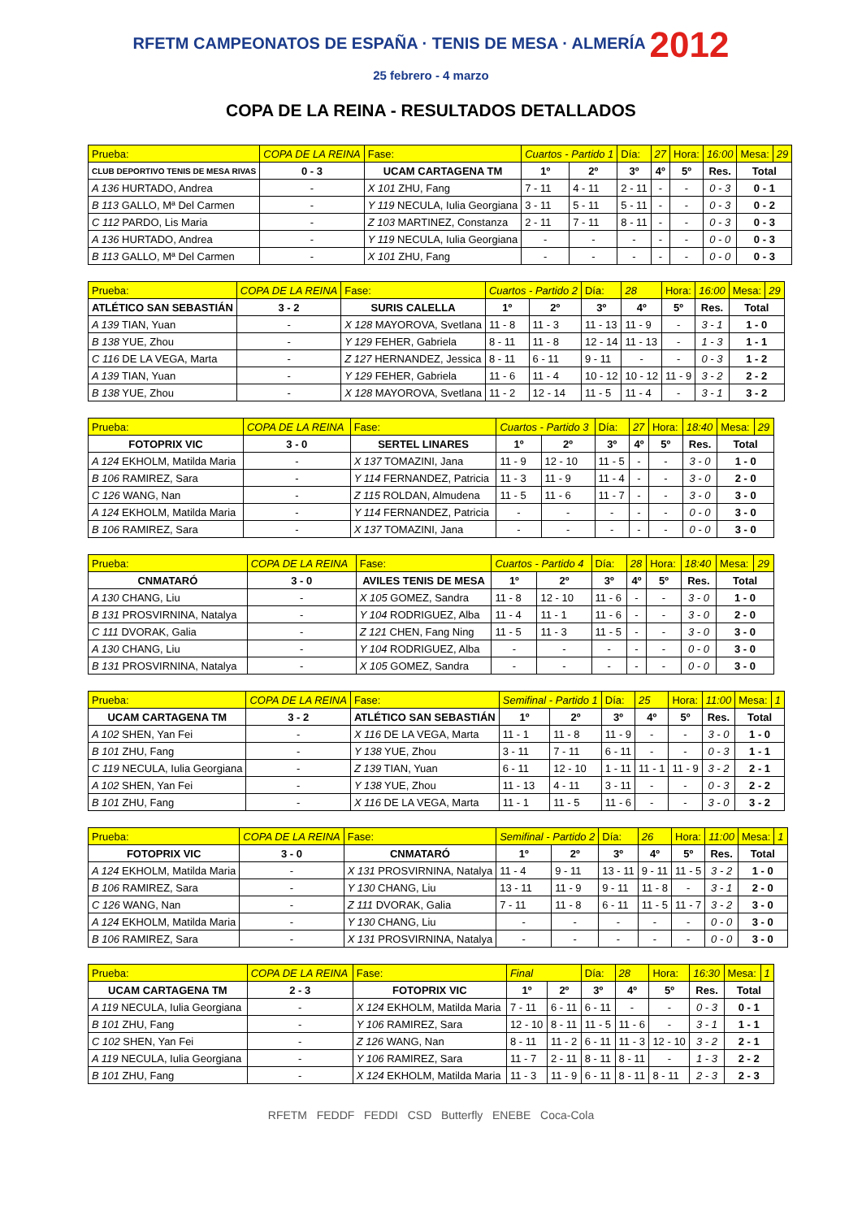RFETM CAMPEONATOS DE ESPAÑA · TENIS DE MESA · ALMERÍA 2012
25 febrero - 4 marzo
COPA DE LA REINA - RESULTADOS DETALLADOS
| Prueba: | COPA DE LA REINA | | Fase: | Cuartos - Partido 1 | | Día: | 27 | Hora: | 16:00 | Mesa: | 29 |
| CLUB DEPORTIVO TENIS DE MESA RIVAS | 0 - 3 | UCAM CARTAGENA TM | | 1º | 2º | 3º | 4º | 5º | Res. | Total | |
| A 136 HURTADO, Andrea | - | X 101 ZHU, Fang | | 7 - 11 | 4 - 11 | 2 - 11 | - | - | 0 - 3 | 0 - 1 | |
| B 113 GALLO, Mª Del Carmen | - | Y 119 NECULA, Iulia Georgiana | | 3 - 11 | 5 - 11 | 5 - 11 | - | - | 0 - 3 | 0 - 2 | |
| C 112 PARDO, Lis Maria | - | Z 103 MARTINEZ, Constanza | | 2 - 11 | 7 - 11 | 8 - 11 | - | - | 0 - 3 | 0 - 3 | |
| A 136 HURTADO, Andrea | - | Y 119 NECULA, Iulia Georgiana | | - | - | - | - | - | 0 - 0 | 0 - 3 | |
| B 113 GALLO, Mª Del Carmen | - | X 101 ZHU, Fang | | - | - | - | - | - | 0 - 0 | 0 - 3 | |
| Prueba: | COPA DE LA REINA | | Fase: | Cuartos - Partido 2 | | Día: | 28 | Hora: | 16:00 | Mesa: | 29 |
| ATLÉTICO SAN SEBASTIÁN | 3 - 2 | SURIS CALELLA | | 1º | 2º | 3º | 4º | 5º | Res. | Total | |
| A 139 TIAN, Yuan | - | X 128 MAYOROVA, Svetlana | | 11 - 8 | 11 - 3 | 11 - 13 | 11 - 9 | - | 3 - 1 | 1 - 0 | |
| B 138 YUE, Zhou | - | Y 129 FEHER, Gabriela | | 8 - 11 | 11 - 8 | 12 - 14 | 11 - 13 | - | 1 - 3 | 1 - 1 | |
| C 116 DE LA VEGA, Marta | - | Z 127 HERNANDEZ, Jessica | | 8 - 11 | 6 - 11 | 9 - 11 | - | - | 0 - 3 | 1 - 2 | |
| A 139 TIAN, Yuan | - | Y 129 FEHER, Gabriela | | 11 - 6 | 11 - 4 | 10 - 12 | 10 - 12 | 11 - 9 | 3 - 2 | 2 - 2 | |
| B 138 YUE, Zhou | - | X 128 MAYOROVA, Svetlana | | 11 - 2 | 12 - 14 | 11 - 5 | 11 - 4 | - | 3 - 1 | 3 - 2 | |
| Prueba: | COPA DE LA REINA | | Fase: | Cuartos - Partido 3 | | Día: | 27 | Hora: | 18:40 | Mesa: | 29 |
| FOTOPRIX VIC | 3 - 0 | SERTEL LINARES | | 1º | 2º | 3º | 4º | 5º | Res. | Total | |
| A 124 EKHOLM, Matilda Maria | - | X 137 TOMAZINI, Jana | | 11 - 9 | 12 - 10 | 11 - 5 | - | - | 3 - 0 | 1 - 0 | |
| B 106 RAMIREZ, Sara | - | Y 114 FERNANDEZ, Patricia | | 11 - 3 | 11 - 9 | 11 - 4 | - | - | 3 - 0 | 2 - 0 | |
| C 126 WANG, Nan | - | Z 115 ROLDAN, Almudena | | 11 - 5 | 11 - 6 | 11 - 7 | - | - | 3 - 0 | 3 - 0 | |
| A 124 EKHOLM, Matilda Maria | - | Y 114 FERNANDEZ, Patricia | | - | - | - | - | - | 0 - 0 | 3 - 0 | |
| B 106 RAMIREZ, Sara | - | X 137 TOMAZINI, Jana | | - | - | - | - | - | 0 - 0 | 3 - 0 | |
| Prueba: | COPA DE LA REINA | | Fase: | Cuartos - Partido 4 | | Día: | 28 | Hora: | 18:40 | Mesa: | 29 |
| CNMATARÓ | 3 - 0 | AVILES TENIS DE MESA | | 1º | 2º | 3º | 4º | 5º | Res. | Total | |
| A 130 CHANG, Liu | - | X 105 GOMEZ, Sandra | | 11 - 8 | 12 - 10 | 11 - 6 | - | - | 3 - 0 | 1 - 0 | |
| B 131 PROSVIRNINA, Natalya | - | Y 104 RODRIGUEZ, Alba | | 11 - 4 | 11 - 1 | 11 - 6 | - | - | 3 - 0 | 2 - 0 | |
| C 111 DVORAK, Galia | - | Z 121 CHEN, Fang Ning | | 11 - 5 | 11 - 3 | 11 - 5 | - | - | 3 - 0 | 3 - 0 | |
| A 130 CHANG, Liu | - | Y 104 RODRIGUEZ, Alba | | - | - | - | - | - | 0 - 0 | 3 - 0 | |
| B 131 PROSVIRNINA, Natalya | - | X 105 GOMEZ, Sandra | | - | - | - | - | - | 0 - 0 | 3 - 0 | |
| Prueba: | COPA DE LA REINA | | Fase: | Semifinal - Partido 1 | | Día: | 25 | Hora: | 11:00 | Mesa: | 1 |
| UCAM CARTAGENA TM | 3 - 2 | ATLÉTICO SAN SEBASTIÁN | | 1º | 2º | 3º | 4º | 5º | Res. | Total | |
| A 102 SHEN, Yan Fei | - | X 116 DE LA VEGA, Marta | | 11 - 1 | 11 - 8 | 11 - 9 | - | - | 3 - 0 | 1 - 0 | |
| B 101 ZHU, Fang | - | Y 138 YUE, Zhou | | 3 - 11 | 7 - 11 | 6 - 11 | - | - | 0 - 3 | 1 - 1 | |
| C 119 NECULA, Iulia Georgiana | - | Z 139 TIAN, Yuan | | 6 - 11 | 12 - 10 | 1 - 11 | 11 - 1 | 11 - 9 | 3 - 2 | 2 - 1 | |
| A 102 SHEN, Yan Fei | - | Y 138 YUE, Zhou | | 11 - 13 | 4 - 11 | 3 - 11 | - | - | 0 - 3 | 2 - 2 | |
| B 101 ZHU, Fang | - | X 116 DE LA VEGA, Marta | | 11 - 1 | 11 - 5 | 11 - 6 | - | - | 3 - 0 | 3 - 2 | |
| Prueba: | COPA DE LA REINA | | Fase: | Semifinal - Partido 2 | | Día: | 26 | Hora: | 11:00 | Mesa: | 1 |
| FOTOPRIX VIC | 3 - 0 | CNMATARÓ | | 1º | 2º | 3º | 4º | 5º | Res. | Total | |
| A 124 EKHOLM, Matilda Maria | - | X 131 PROSVIRNINA, Natalya | | 11 - 4 | 9 - 11 | 13 - 11 | 9 - 11 | 11 - 5 | 3 - 2 | 1 - 0 | |
| B 106 RAMIREZ, Sara | - | Y 130 CHANG, Liu | | 13 - 11 | 11 - 9 | 9 - 11 | 11 - 8 | - | 3 - 1 | 2 - 0 | |
| C 126 WANG, Nan | - | Z 111 DVORAK, Galia | | 7 - 11 | 11 - 8 | 6 - 11 | 11 - 5 | 11 - 7 | 3 - 2 | 3 - 0 | |
| A 124 EKHOLM, Matilda Maria | - | Y 130 CHANG, Liu | | - | - | - | - | - | 0 - 0 | 3 - 0 | |
| B 106 RAMIREZ, Sara | - | X 131 PROSVIRNINA, Natalya | | - | - | - | - | - | 0 - 0 | 3 - 0 | |
| Prueba: | COPA DE LA REINA | | Fase: | Final | | Día: | 28 | Hora: | 16:30 | Mesa: | 1 |
| UCAM CARTAGENA TM | 2 - 3 | FOTOPRIX VIC | | 1º | 2º | 3º | 4º | 5º | Res. | Total | |
| A 119 NECULA, Iulia Georgiana | - | X 124 EKHOLM, Matilda Maria | | 7 - 11 | 6 - 11 | 6 - 11 | - | - | 0 - 3 | 0 - 1 | |
| B 101 ZHU, Fang | - | Y 106 RAMIREZ, Sara | | 12 - 10 | 8 - 11 | 11 - 5 | 11 - 6 | - | 3 - 1 | 1 - 1 | |
| C 102 SHEN, Yan Fei | - | Z 126 WANG, Nan | | 8 - 11 | 11 - 2 | 6 - 11 | 11 - 3 | 12 - 10 | 3 - 2 | 2 - 1 | |
| A 119 NECULA, Iulia Georgiana | - | Y 106 RAMIREZ, Sara | | 11 - 7 | 2 - 11 | 8 - 11 | 8 - 11 | - | 1 - 3 | 2 - 2 | |
| B 101 ZHU, Fang | - | X 124 EKHOLM, Matilda Maria | | 11 - 3 | 11 - 9 | 6 - 11 | 8 - 11 | 8 - 11 | 2 - 3 | 2 - 3 | |
RFETM FEDDF FEDDI CSD Butterfly ENEBE Coca-Cola